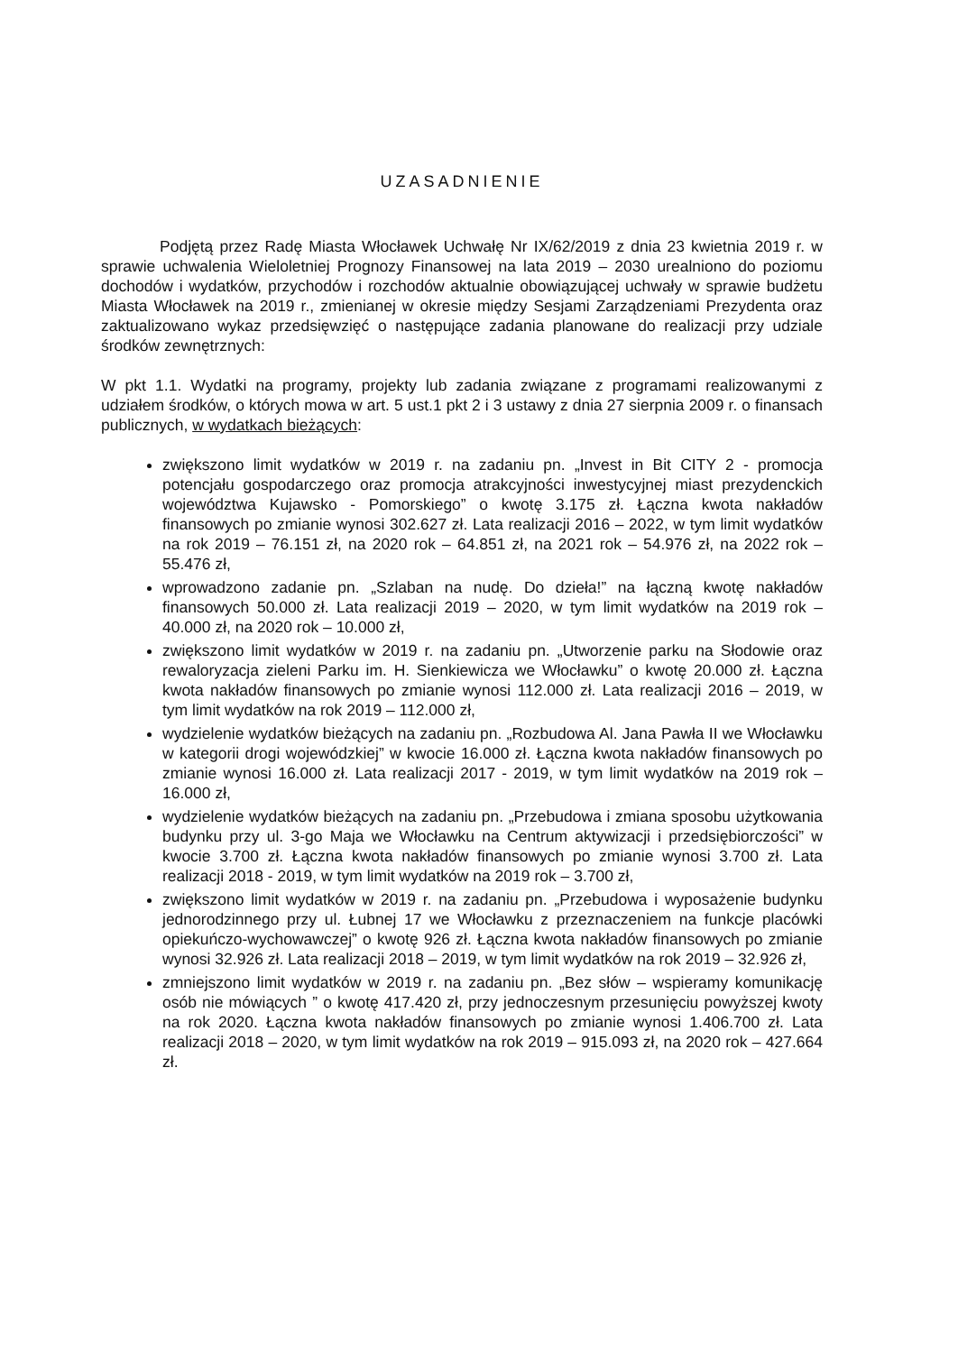UZASADNIENIE
Podjętą przez Radę Miasta Włocławek Uchwałę Nr IX/62/2019 z dnia 23 kwietnia 2019 r. w sprawie uchwalenia Wieloletniej Prognozy Finansowej na lata 2019 – 2030 urealniono do poziomu dochodów i wydatków, przychodów i rozchodów aktualnie obowiązującej uchwały w sprawie budżetu Miasta Włocławek na 2019 r., zmienianej w okresie między Sesjami Zarządzeniami Prezydenta oraz zaktualizowano wykaz przedsięwzięć o następujące zadania planowane do realizacji przy udziale środków zewnętrznych:
W pkt 1.1. Wydatki na programy, projekty lub zadania związane z programami realizowanymi z udziałem środków, o których mowa w art. 5 ust.1 pkt 2 i 3 ustawy z dnia 27 sierpnia 2009 r. o finansach publicznych, w wydatkach bieżących:
zwiększono limit wydatków w 2019 r. na zadaniu pn. „Invest in Bit CITY 2 - promocja potencjału gospodarczego oraz promocja atrakcyjności inwestycyjnej miast prezydenckich województwa Kujawsko - Pomorskiego” o kwotę 3.175 zł. Łączna kwota nakładów finansowych po zmianie wynosi 302.627 zł. Lata realizacji 2016 – 2022, w tym limit wydatków na rok 2019 – 76.151 zł, na 2020 rok – 64.851 zł, na 2021 rok – 54.976 zł, na 2022 rok – 55.476 zł,
wprowadzono zadanie pn. „Szlaban na nudę. Do dzieła!” na łączną kwotę nakładów finansowych 50.000 zł. Lata realizacji 2019 – 2020, w tym limit wydatków na 2019 rok – 40.000 zł, na 2020 rok – 10.000 zł,
zwiększono limit wydatków w 2019 r. na zadaniu pn. „Utworzenie parku na Słodowie oraz rewaloryzacja zieleni Parku im. H. Sienkiewicza we Włocławku” o kwotę 20.000 zł. Łączna kwota nakładów finansowych po zmianie wynosi 112.000 zł. Lata realizacji 2016 – 2019, w tym limit wydatków na rok 2019 – 112.000 zł,
wydzielenie wydatków bieżących na zadaniu pn. „Rozbudowa Al. Jana Pawła II we Włocławku w kategorii drogi wojewódzkiej” w kwocie 16.000 zł. Łączna kwota nakładów finansowych po zmianie wynosi 16.000 zł. Lata realizacji 2017 - 2019, w tym limit wydatków na 2019 rok – 16.000 zł,
wydzielenie wydatków bieżących na zadaniu pn. „Przebudowa i zmiana sposobu użytkowania budynku przy ul. 3-go Maja we Włocławku na Centrum aktywizacji i przedsiębiorczości” w kwocie 3.700 zł. Łączna kwota nakładów finansowych po zmianie wynosi 3.700 zł. Lata realizacji 2018 - 2019, w tym limit wydatków na 2019 rok – 3.700 zł,
zwiększono limit wydatków w 2019 r. na zadaniu pn. „Przebudowa i wyposażenie budynku jednorodzinnego przy ul. Łubnej 17 we Włocławku z przeznaczeniem na funkcje placówki opiekuńczo-wychowawczej” o kwotę 926 zł. Łączna kwota nakładów finansowych po zmianie wynosi 32.926 zł. Lata realizacji 2018 – 2019, w tym limit wydatków na rok 2019 – 32.926 zł,
zmniejszono limit wydatków w 2019 r. na zadaniu pn. „Bez słów – wspieramy komunikację osób nie mówiących ” o kwotę 417.420 zł, przy jednoczesnym przesunięciu powyższej kwoty na rok 2020. Łączna kwota nakładów finansowych po zmianie wynosi 1.406.700 zł. Lata realizacji 2018 – 2020, w tym limit wydatków na rok 2019 – 915.093 zł, na 2020 rok – 427.664 zł.